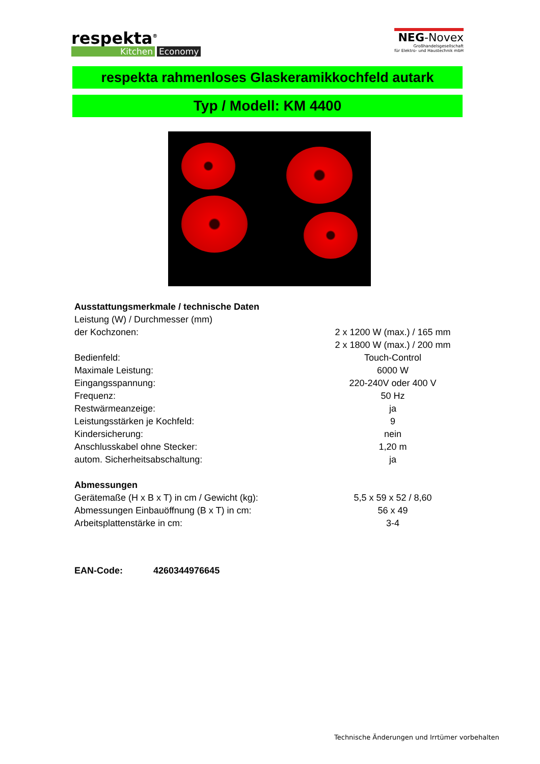respekta<sup>®</sup>
Kitchen Economy
NEG-Novex
Großhandelsgesellschaft
für Elektro- und Haustechnik mbH
respekta rahmenloses Glaskeramikkochfeld autark
Typ / Modell: KM 4400
| Ausstattungsmerkmale / technische Daten | |
| Leistung (W) / Durchmesser (mm) | |
| der Kochzonen: | 2 x 1200 W (max.) / 165 mm |
| | 2 x 1800 W (max.) / 200 mm |
| Bedienfeld: | Touch-Control |
| Maximale Leistung: | 6000 W |
| Eingangsspannung: | 220-240V oder 400 V |
| Frequenz: | 50 Hz |
| Restwärmeanzeige: | ja |
| Leistungsstärken je Kochfeld: | 9 |
| Kindersicherung: | nein |
| Anschlusskabel ohne Stecker: | 1,20 m |
| autom. Sicherheitsabschaltung: | ja |
| Abmessungen | |
| Gerätemaße (H x B x T) in cm / Gewicht (kg): | 5,5 x 59 x 52 / 8,60 |
| Abmessungen Einbauöffnung (B x T) in cm: | 56 x 49 |
| Arbeitsplattenstärke in cm: | 3-4 |
EAN-Code: 4260344976645
Technische Änderungen und Irrtümer vorbehalten